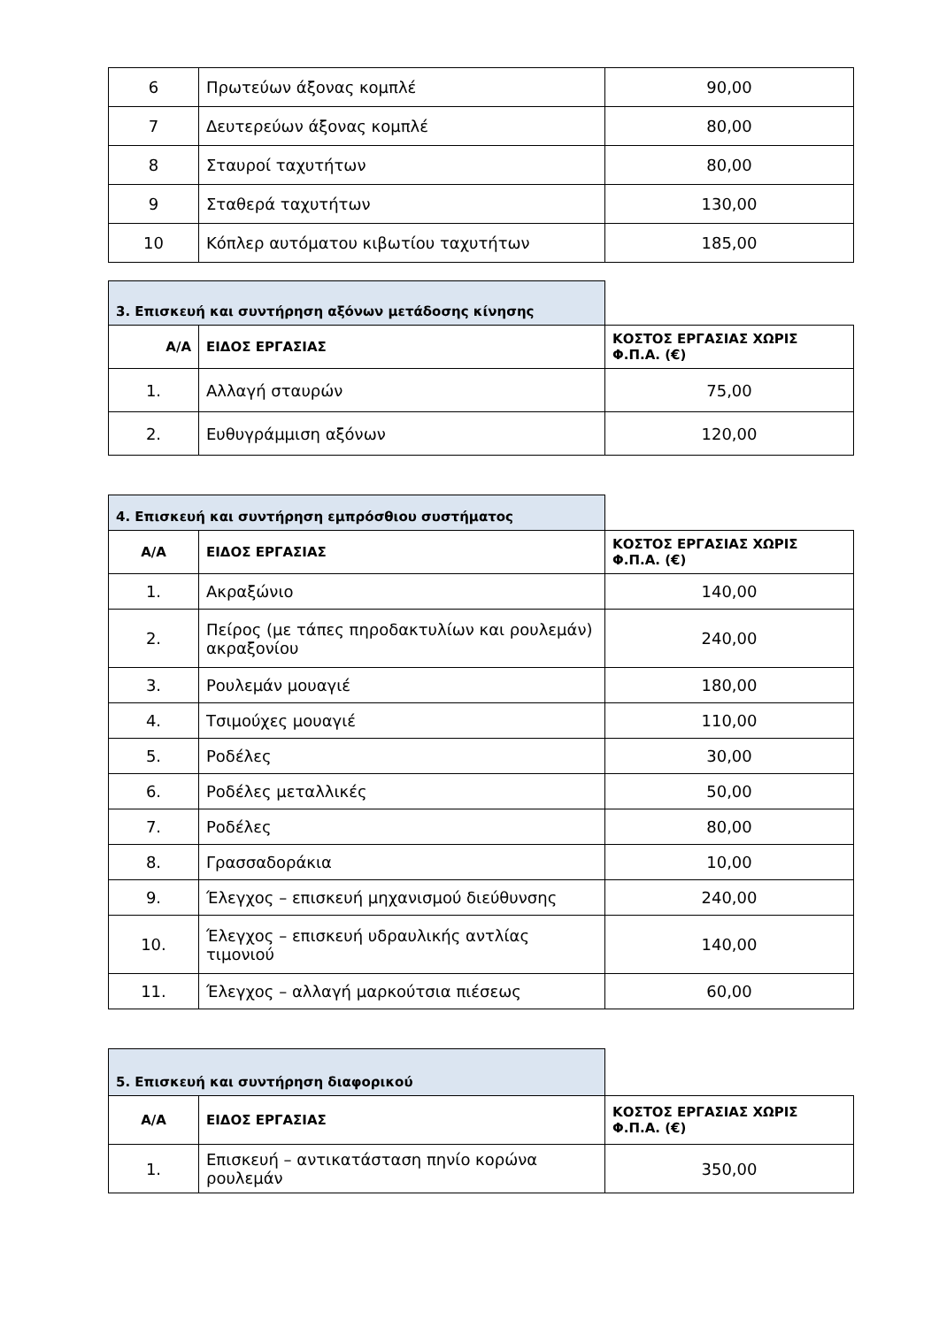| 6 | Πρωτεύων άξονας κομπλέ | 90,00 |
| 7 | Δευτερεύων άξονας κομπλέ | 80,00 |
| 8 | Σταυροί ταχυτήτων | 80,00 |
| 9 | Σταθερά ταχυτήτων | 130,00 |
| 10 | Κόπλερ αυτόματου κιβωτίου ταχυτήτων | 185,00 |
| 3. Επισκευή και συντήρηση αξόνων μετάδοσης κίνησης | | |
| Α/Α | ΕΙΔΟΣ ΕΡΓΑΣΙΑΣ | ΚΟΣΤΟΣ ΕΡΓΑΣΙΑΣ ΧΩΡΙΣ Φ.Π.Α. (€) |
| 1. | Αλλαγή σταυρών | 75,00 |
| 2. | Ευθυγράμμιση αξόνων | 120,00 |
| 4. Επισκευή και συντήρηση εμπρόσθιου συστήματος | | |
| Α/Α | ΕΙΔΟΣ ΕΡΓΑΣΙΑΣ | ΚΟΣΤΟΣ ΕΡΓΑΣΙΑΣ ΧΩΡΙΣ Φ.Π.Α. (€) |
| 1. | Ακραξώνιο | 140,00 |
| 2. | Πείρος (με τάπες πηροδακτυλίων και ρουλεμάν) ακραξονίου | 240,00 |
| 3. | Ρουλεμάν μουαγιέ | 180,00 |
| 4. | Τσιμούχες μουαγιέ | 110,00 |
| 5. | Ροδέλες | 30,00 |
| 6. | Ροδέλες μεταλλικές | 50,00 |
| 7. | Ροδέλες | 80,00 |
| 8. | Γρασσαδοράκια | 10,00 |
| 9. | Έλεγχος – επισκευή μηχανισμού διεύθυνσης | 240,00 |
| 10. | Έλεγχος – επισκευή υδραυλικής αντλίας τιμονιού | 140,00 |
| 11. | Έλεγχος – αλλαγή μαρκούτσια πιέσεως | 60,00 |
| 5. Επισκευή και συντήρηση διαφορικού | | |
| Α/Α | ΕΙΔΟΣ ΕΡΓΑΣΙΑΣ | ΚΟΣΤΟΣ ΕΡΓΑΣΙΑΣ ΧΩΡΙΣ Φ.Π.Α. (€) |
| 1. | Επισκευή – αντικατάσταση πηνίο κορώνα ρουλεμάν | 350,00 |